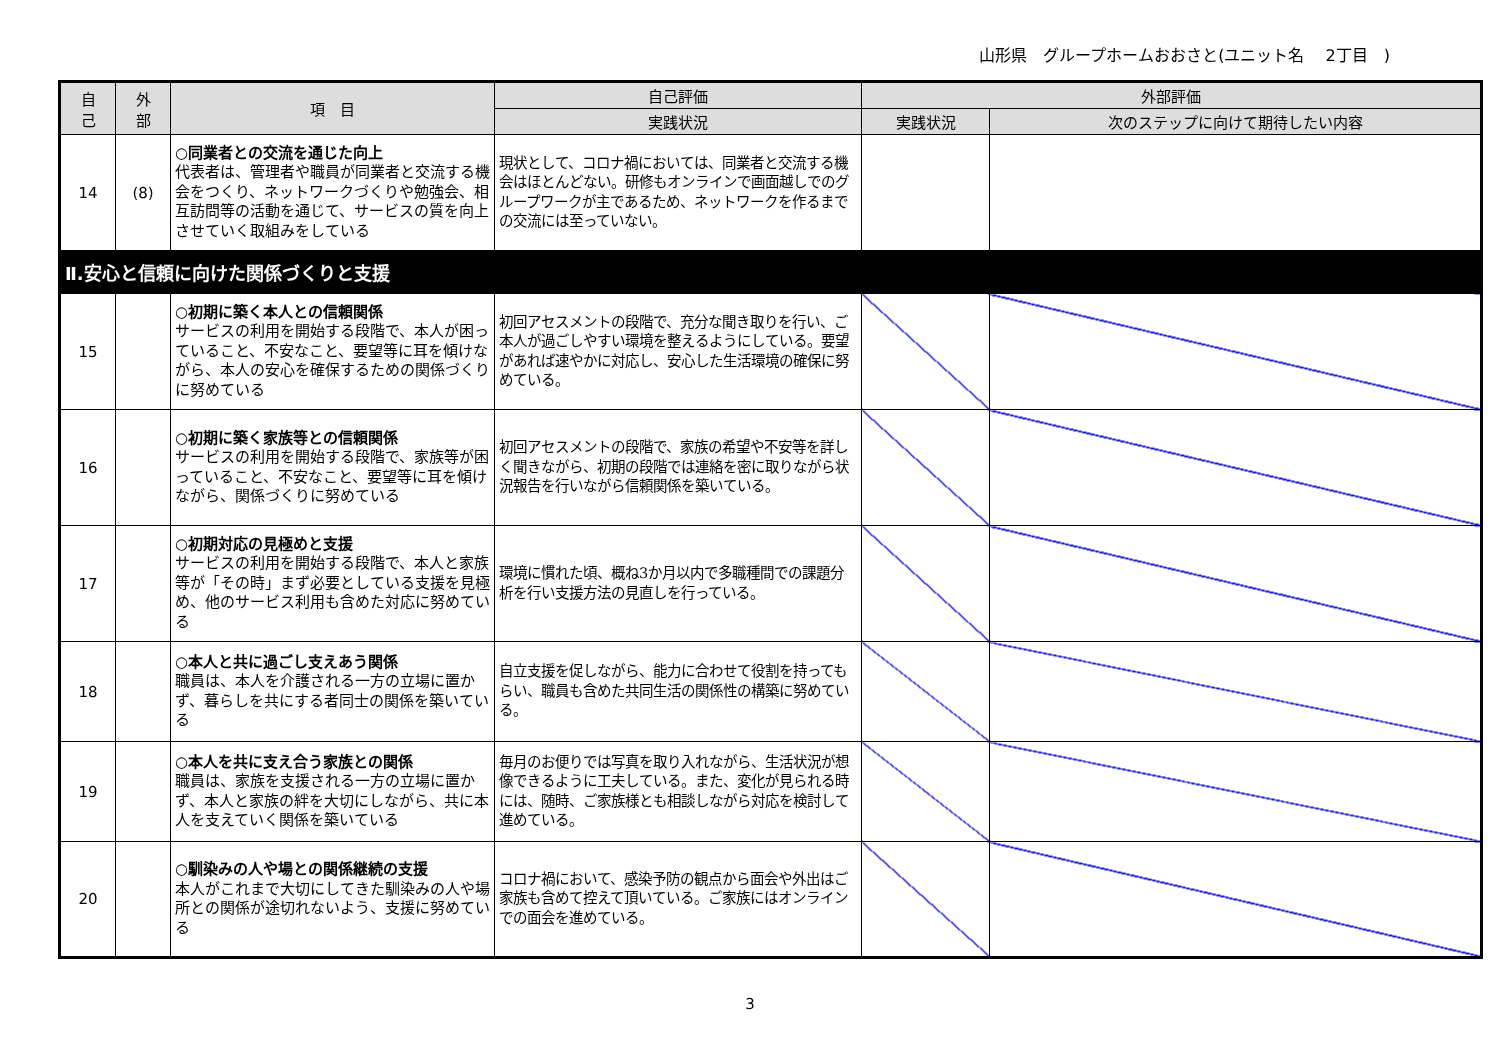山形県　グループホームおおさと(ユニット名　 2丁目　)
| 自 己 | 外 部 | 項 目 | 自己評価 | 外部評価 | |
| --- | --- | --- | --- | --- | --- |
| | | | 実践状況 | 実践状況 | 次のステップに向けて期待したい内容 |
| 14 | (8) | ○同業者との交流を通じた向上 代表者は、管理者や職員が同業者と交流する機会をつくり、ネットワークづくりや勉強会、相互訪問等の活動を通じて、サービスの質を向上させていく取組みをしている | 現状として、コロナ禍においては、同業者と交流する機会はほとんどない。研修もオンラインで画面越しでのグループワークが主であるため、ネットワークを作るまでの交流には至っていない。 | | |
| Ⅱ.安心と信頼に向けた関係づくりと支援 | | | | | |
| 15 | | ○初期に築く本人との信頼関係 サービスの利用を開始する段階で、本人が困っていること、不安なこと、要望等に耳を傾けながら、本人の安心を確保するための関係づくりに努めている | 初回アセスメントの段階で、充分な聞き取りを行い、ご本人が過ごしやすい環境を整えるようにしている。要望があれば速やかに対応し、安心した生活環境の確保に努めている。 | | |
| 16 | | ○初期に築く家族等との信頼関係 サービスの利用を開始する段階で、家族等が困っていること、不安なこと、要望等に耳を傾けながら、関係づくりに努めている | 初回アセスメントの段階で、家族の希望や不安等を詳しく聞きながら、初期の段階では連絡を密に取りながら状況報告を行いながら信頼関係を築いている。 | | |
| 17 | | ○初期対応の見極めと支援 サービスの利用を開始する段階で、本人と家族等が「その時」まず必要としている支援を見極め、他のサービス利用も含めた対応に努めている | 環境に慣れた頃、概ね3か月以内で多職種間での課題分析を行い支援方法の見直しを行っている。 | | |
| 18 | | ○本人と共に過ごし支えあう関係 職員は、本人を介護される一方の立場に置かず、暮らしを共にする者同士の関係を築いている | 自立支援を促しながら、能力に合わせて役割を持ってもらい、職員も含めた共同生活の関係性の構築に努めている。 | | |
| 19 | | ○本人を共に支え合う家族との関係 職員は、家族を支援される一方の立場に置かず、本人と家族の絆を大切にしながら、共に本人を支えていく関係を築いている | 毎月のお便りでは写真を取り入れながら、生活状況が想像できるように工夫している。また、変化が見られる時には、随時、ご家族様とも相談しながら対応を検討して進めている。 | | |
| 20 | | ○馴染みの人や場との関係継続の支援 本人がこれまで大切にしてきた馴染みの人や場所との関係が途切れないよう、支援に努めている | コロナ禍において、感染予防の観点から面会や外出はご家族も含めて控えて頂いている。ご家族にはオンラインでの面会を進めている。 | | |
3